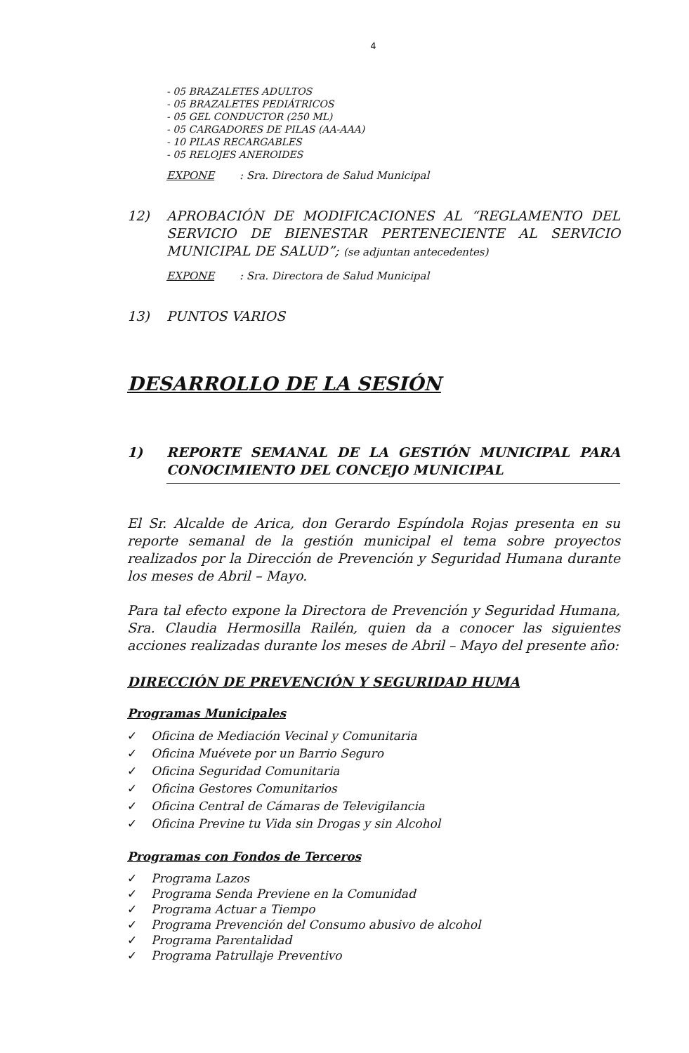4
- 05 BRAZALETES ADULTOS
- 05 BRAZALETES PEDIÁTRICOS
- 05 GEL CONDUCTOR (250 ML)
- 05 CARGADORES DE PILAS (AA-AAA)
- 10 PILAS RECARGABLES
- 05 RELOJES ANEROIDES
EXPONE: Sra. Directora de Salud Municipal
12) APROBACIÓN DE MODIFICACIONES AL “REGLAMENTO DEL SERVICIO DE BIENESTAR PERTENECIENTE AL SERVICIO MUNICIPAL DE SALUD”; (se adjuntan antecedentes)
EXPONE: Sra. Directora de Salud Municipal
13) PUNTOS VARIOS
DESARROLLO DE LA SESIÓN
1) REPORTE SEMANAL DE LA GESTIÓN MUNICIPAL PARA CONOCIMIENTO DEL CONCEJO MUNICIPAL
El Sr. Alcalde de Arica, don Gerardo Espíndola Rojas presenta en su reporte semanal de la gestión municipal el tema sobre proyectos realizados por la Dirección de Prevención y Seguridad Humana durante los meses de Abril – Mayo.
Para tal efecto expone la Directora de Prevención y Seguridad Humana, Sra. Claudia Hermosilla Railén, quien da a conocer las siguientes acciones realizadas durante los meses de Abril – Mayo del presente año:
DIRECCIÓN DE PREVENCIÓN Y SEGURIDAD HUMA
Programas Municipales
✓ Oficina de Mediación Vecinal y Comunitaria
✓ Oficina Muévete por un Barrio Seguro
✓ Oficina Seguridad Comunitaria
✓ Oficina Gestores Comunitarios
✓ Oficina Central de Cámaras de Televigilancia
✓ Oficina Previne tu Vida sin Drogas y sin Alcohol
Programas con Fondos de Terceros
✓ Programa Lazos
✓ Programa Senda Previene en la Comunidad
✓ Programa Actuar a Tiempo
✓ Programa Prevención del Consumo abusivo de alcohol
✓ Programa Parentalidad
✓ Programa Patrullaje Preventivo